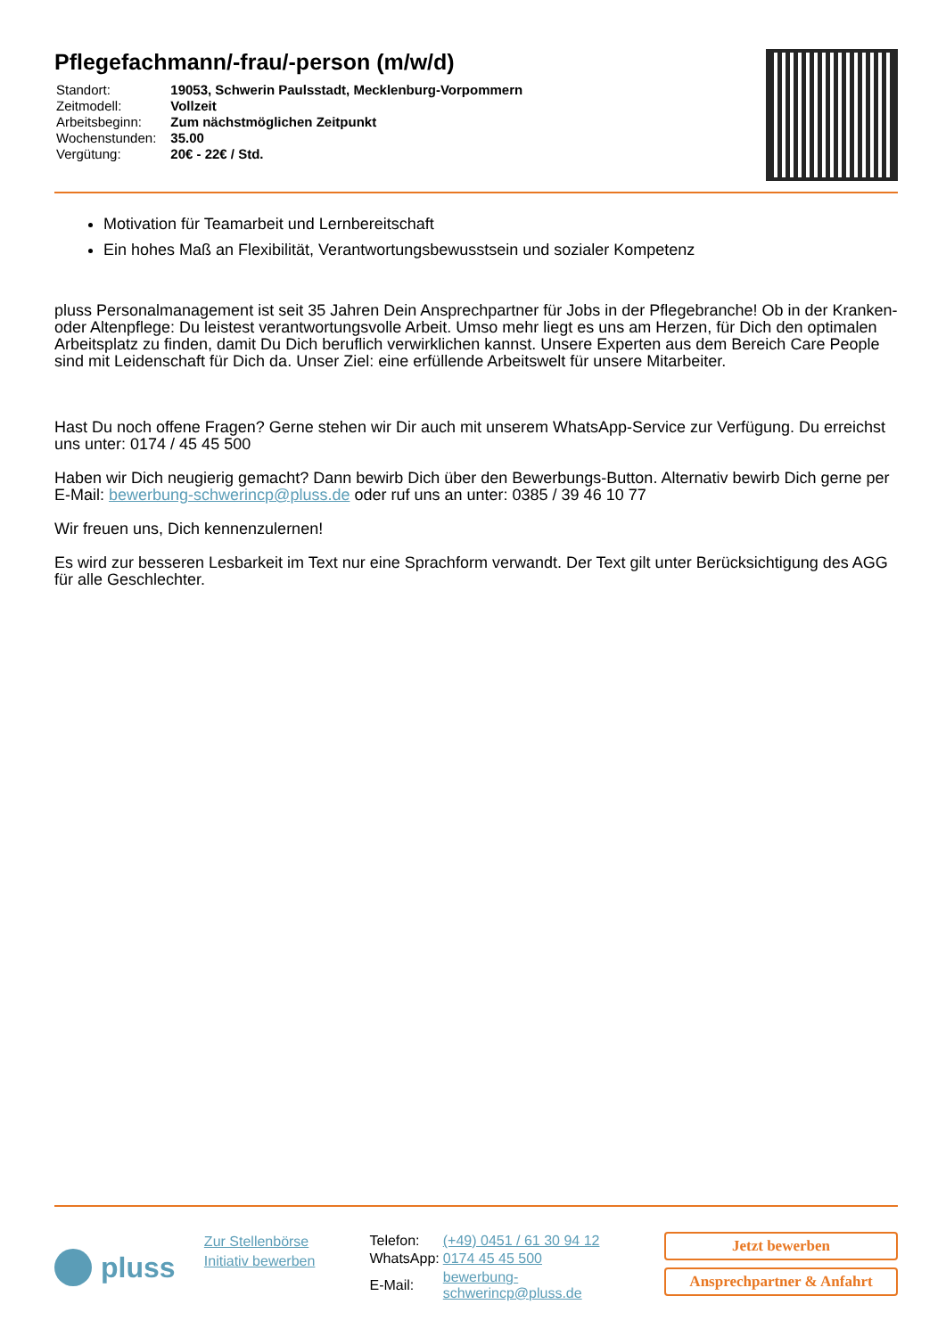Pflegefachmann/-frau/-person (m/w/d)
| Standort: | 19053, Schwerin Paulsstadt, Mecklenburg-Vorpommern |
| Zeitmodell: | Vollzeit |
| Arbeitsbeginn: | Zum nächstmöglichen Zeitpunkt |
| Wochenstunden: | 35.00 |
| Vergütung: | 20€ - 22€ / Std. |
Motivation für Teamarbeit und Lernbereitschaft
Ein hohes Maß an Flexibilität, Verantwortungsbewusstsein und sozialer Kompetenz
pluss Personalmanagement ist seit 35 Jahren Dein Ansprechpartner für Jobs in der Pflegebranche! Ob in der Kranken- oder Altenpflege: Du leistest verantwortungsvolle Arbeit. Umso mehr liegt es uns am Herzen, für Dich den optimalen Arbeitsplatz zu finden, damit Du Dich beruflich verwirklichen kannst. Unsere Experten aus dem Bereich Care People sind mit Leidenschaft für Dich da. Unser Ziel: eine erfüllende Arbeitswelt für unsere Mitarbeiter.
Hast Du noch offene Fragen? Gerne stehen wir Dir auch mit unserem WhatsApp-Service zur Verfügung. Du erreichst uns unter: 0174 / 45 45 500
Haben wir Dich neugierig gemacht? Dann bewirb Dich über den Bewerbungs-Button. Alternativ bewirb Dich gerne per E-Mail: bewerbung-schwerincp@pluss.de oder ruf uns an unter: 0385 / 39 46 10 77
Wir freuen uns, Dich kennenzulernen!
Es wird zur besseren Lesbarkeit im Text nur eine Sprachform verwandt. Der Text gilt unter Berücksichtigung des AGG für alle Geschlechter.
pluss
Zur Stellenbörse
Initiativ bewerben
| Telefon: | (+49) 0451 / 61 30 94 12 |
| WhatsApp: | 0174 45 45 500 |
| E-Mail: | bewerbung-schwerincp@pluss.de |
Jetzt bewerben
Ansprechpartner & Anfahrt